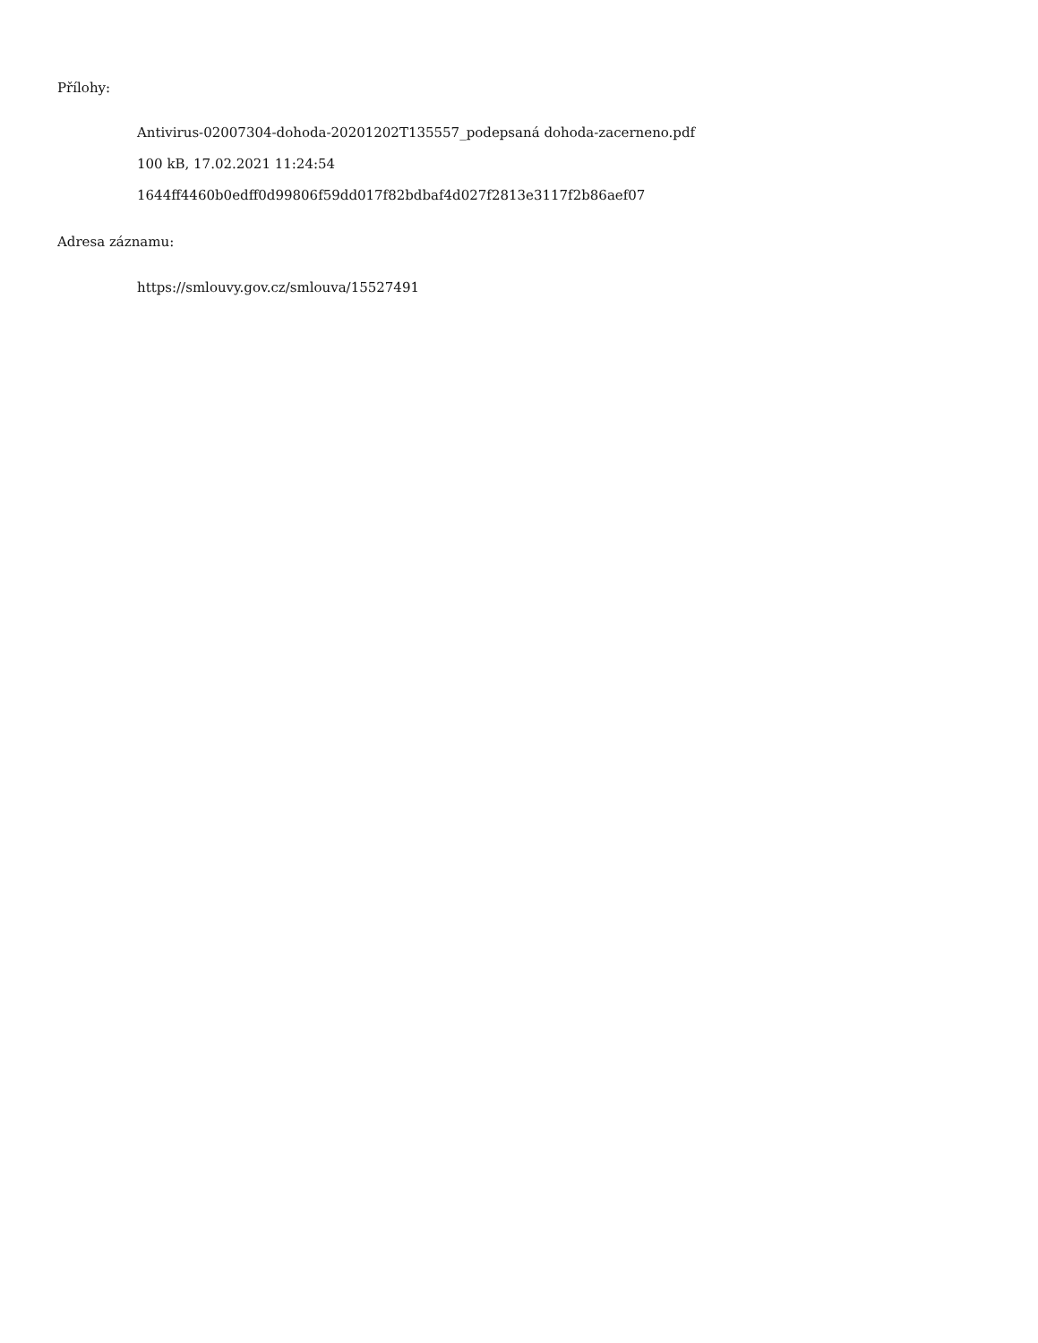Přílohy:
Antivirus-02007304-dohoda-20201202T135557_podepsaná dohoda-zacerneno.pdf
100 kB, 17.02.2021 11:24:54
1644ff4460b0edff0d99806f59dd017f82bdbaf4d027f2813e3117f2b86aef07
Adresa záznamu:
https://smlouvy.gov.cz/smlouva/15527491